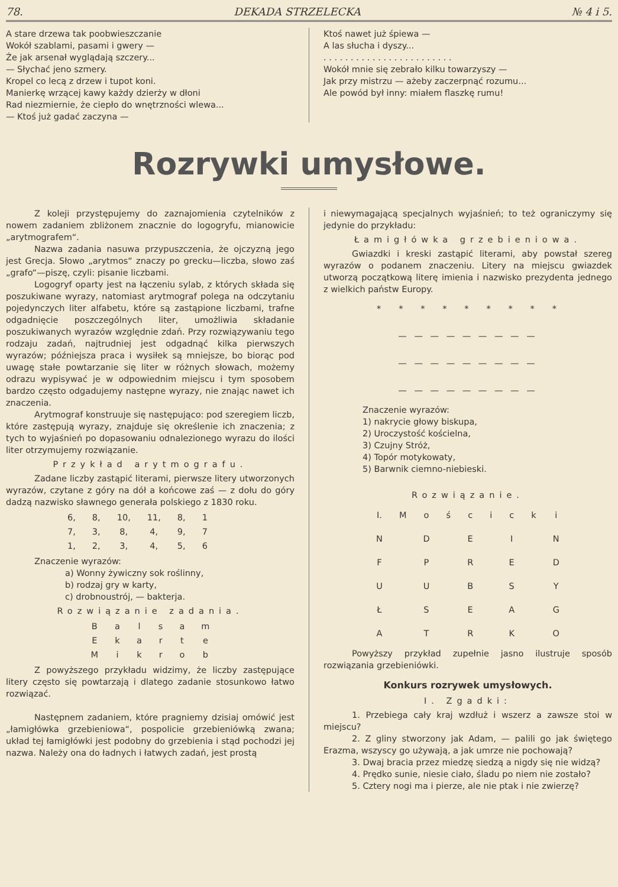78. DEKADA STRZELECKA № 4 i 5.
A stare drzewa tak poobwieszczanie
Wokół szablami, pasami i gwery —
Że jak arsenał wyglądają szczery...
— Słychać jeno szmery.
Kropel co lecą z drzew i tupot koni.
Manierkę wrzącej kawy każdy dzierży w dłoni
Rad niezmiernie, że ciepło do wnętrzności wlewa...
— Ktoś już gadać zaczyna —
Ktoś nawet już śpiewa —
A las słucha i dyszy...
. . . . . . . . . . . . . . . . . . . . . . . .
Wokół mnie się zebrało kilku towarzyszy —
Jak przy mistrzu — ażeby zaczerpnąć rozumu...
Ale powód był inny: miałem flaszkę rumu!
Rozrywki umysłowe.
Z koleji przystępujemy do zaznajomienia czytelników z nowem zadaniem zbliżonem znacznie do logogryfu, mianowicie „arytmografem“.
Nazwa zadania nasuwa przypuszczenia, że ojczyzną jego jest Grecja. Słowo „arytmos“ znaczy po grecku—liczba, słowo zaś „grafo“—piszę, czyli: pisanie liczbami.
Logogryf oparty jest na łączeniu sylab, z których składa się poszukiwane wyrazy, natomiast arytmograf polega na odczytaniu pojedynczych liter alfabetu, które są zastąpione liczbami, trafne odgadnięcie poszczególnych liter, umożliwia składanie poszukiwanych wyrazów względnie zdań. Przy rozwiązywaniu tego rodzaju zadań, najtrudniej jest odgadnąć kilka pierwszych wyrazów; późniejsza praca i wysiłek są mniejsze, bo biorąc pod uwagę stałe powtarzanie się liter w różnych słowach, możemy odrazu wypisywać je w odpowiednim miejscu i tym sposobem bardzo często odgadujemy następne wyrazy, nie znając nawet ich znaczenia.
Arytmograf konstruuje się następująco: pod szeregiem liczb, które zastępują wyrazy, znajduje się określenie ich znaczenia; z tych to wyjaśnień po dopasowaniu odnalezionego wyrazu do ilości liter otrzymujemy rozwiązanie.
Przykład arytmografu.
Zadane liczby zastąpić literami, pierwsze litery utworzonych wyrazów, czytane z góry na dół a końcowe zaś — z dołu do góry dadzą nazwisko sławnego generała polskiego z 1830 roku.
| 6, | 8, | 10, | 11, | 8, | 1 |
| 7, | 3, | 8, | 4, | 9, | 7 |
| 1, | 2, | 3, | 4, | 5, | 6 |
Znaczenie wyrazów:
a) Wonny żywiczny sok roślinny,
b) rodzaj gry w karty,
c) drobnoustrój, — bakterja.
Rozwiązanie zadania.
| B | a | l | s | a | m |
| E | k | a | r | t | e |
| M | i | k | r | o | b |
Z powyższego przykładu widzimy, że liczby zastępujące litery często się powtarzają i dlatego zadanie stosunkowo łatwo rozwiązać.
Następnem zadaniem, które pragniemy dzisiaj omówić jest „łamigłówka grzebieniowa“, pospolicie grzebieniówką zwana; układ tej łamigłówki jest podobny do grzebienia i stąd pochodzi jej nazwa. Należy ona do ładnych i łatwych zadań, jest prostą
i niewymagającą specjalnych wyjaśnień; to też ograniczymy się jedynie do przykładu:
Łamigłówka grzebieniowa.
Gwiazdki i kreski zastąpić literami, aby powstał szereg wyrazów o podanem znaczeniu. Litery na miejscu gwiazdek utworzą początkową literę imienia i nazwisko prezydenta jednego z wielkich państw Europy.
* * * * * * * * *
— — — — — — — — —
— — — — — — — — —
— — — — — — — — —
Znaczenie wyrazów:
1) nakrycie głowy biskupa,
2) Uroczystość kościelna,
3) Czujny Stróż,
4) Topór motykowaty,
5) Barwnik ciemno-niebieski.
Rozwiązanie.
| I. | M | o | ś | c | i | c | k | i |
| N | | D | | E | | I | | N |
| F | | P | | R | | E | | D |
| U | | U | | B | | S | | Y |
| Ł | | S | | E | | A | | G |
| A | | T | | R | | K | | O |
Powyższy przykład zupełnie jasno ilustruje sposób rozwiązania grzebieniówki.
Konkurs rozrywek umysłowych.
I. Zgadki:
1. Przebiega cały kraj wzdłuż i wszerz a zawsze stoi w miejscu?
2. Z gliny stworzony jak Adam, — palili go jak świętego Erazma, wszyscy go używają, a jak umrze nie pochowają?
3. Dwaj bracia przez miedzę siedzą a nigdy się nie widzą?
4. Prędko sunie, niesie ciało, śladu po niem nie zostało?
5. Cztery nogi ma i pierze, ale nie ptak i nie zwierzę?